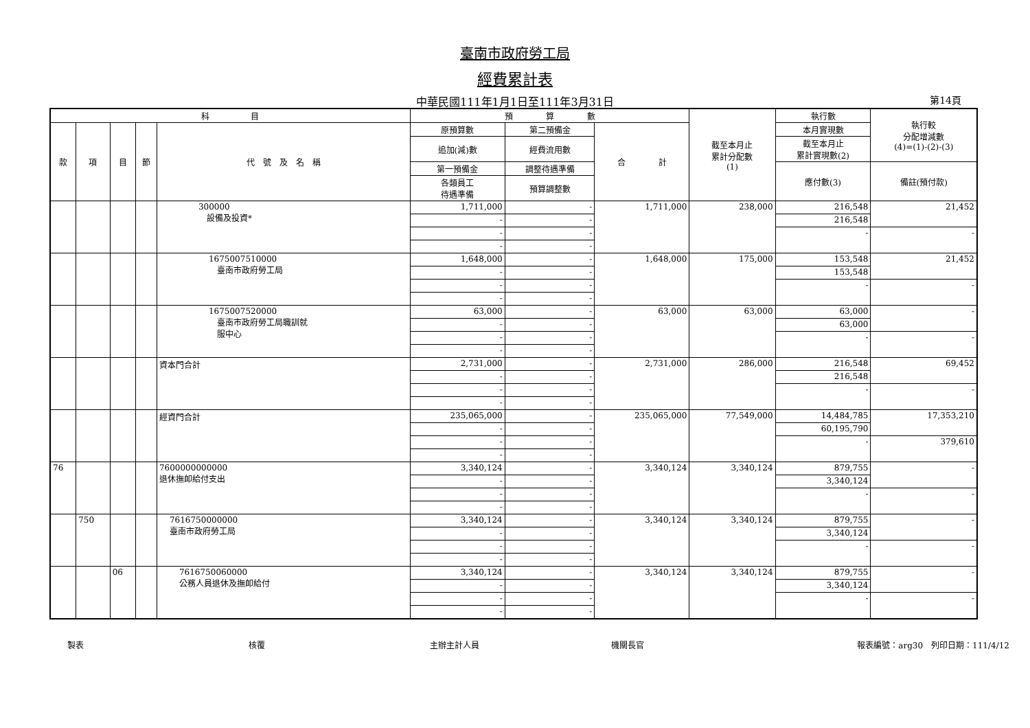臺南市政府勞工局
經費累計表
中華民國111年1月1日至111年3月31日 第14頁
| 科 目 | | | | | 預 算 數 | | | 截至本月止 累計分配數 (1) | 執行數 | 執行較 分配增減數 (4)=(1)-(2)-(3) |
| --- | --- | --- | --- | --- | --- | --- | --- | --- | --- | --- |
| 款 | 項 | 目 | 節 | 代 號 及 名 稱 | 原預算數 | 第二預備金 | 合 計 | | 本月實現數 | |
| | | | | | 追加(減)數 | 經費流用數 | | | 截至本月止 累計實現數(2) | |
| | | | | | 第一預備金 | 調整待遇準備 | | | 應付數(3) | 備註(預付款) |
| | | | | | 各類員工 待遇準備 | 預算調整數 | | | | |
| | | | | 300000 設備及投資* | 1,711,000 | - | 1,711,000 | 238,000 | 216,548 | 21,452 |
| | | | | | - | - | | | 216,548 | |
| | | | | | - | - | | | - | - |
| | | | | | - | - | | | | |
| | | | | 1675007510000 臺南市政府勞工局 | 1,648,000 | - | 1,648,000 | 175,000 | 153,548 | 21,452 |
| | | | | | - | - | | | 153,548 | |
| | | | | | - | - | | | - | - |
| | | | | | - | - | | | | |
| | | | | 1675007520000 臺南市政府勞工局職訓就 服中心 | 63,000 | - | 63,000 | 63,000 | 63,000 | - |
| | | | | | - | - | | | 63,000 | |
| | | | | | - | - | | | - | - |
| | | | | | - | - | | | | |
| | | | | 資本門合計 | 2,731,000 | - | 2,731,000 | 286,000 | 216,548 | 69,452 |
| | | | | | - | - | | | 216,548 | |
| | | | | | - | - | | | - | - |
| | | | | | - | - | | | | |
| | | | | 經資門合計 | 235,065,000 | - | 235,065,000 | 77,549,000 | 14,484,785 | 17,353,210 |
| | | | | | - | - | | | 60,195,790 | |
| | | | | | - | - | | | - | 379,610 |
| | | | | | - | - | | | | |
| 76 | | | | 7600000000000 退休撫卹給付支出 | 3,340,124 | - | 3,340,124 | 3,340,124 | 879,755 | - |
| | | | | | - | - | | | 3,340,124 | |
| | | | | | - | - | | | - | - |
| | | | | | - | - | | | | |
| | 750 | | | 7616750000000 臺南市政府勞工局 | 3,340,124 | - | 3,340,124 | 3,340,124 | 879,755 | - |
| | | | | | - | - | | | 3,340,124 | |
| | | | | | - | - | | | - | - |
| | | | | | - | - | | | | |
| | | 06 | | 7616750060000 公務人員退休及撫卹給付 | 3,340,124 | - | 3,340,124 | 3,340,124 | 879,755 | - |
| | | | | | - | - | | | 3,340,124 | |
| | | | | | - | - | | | - | - |
| | | | | | - | - | | | | |
製表 核覆 主辦主計人員 機關長官 報表編號：arg30　列印日期：111/4/12